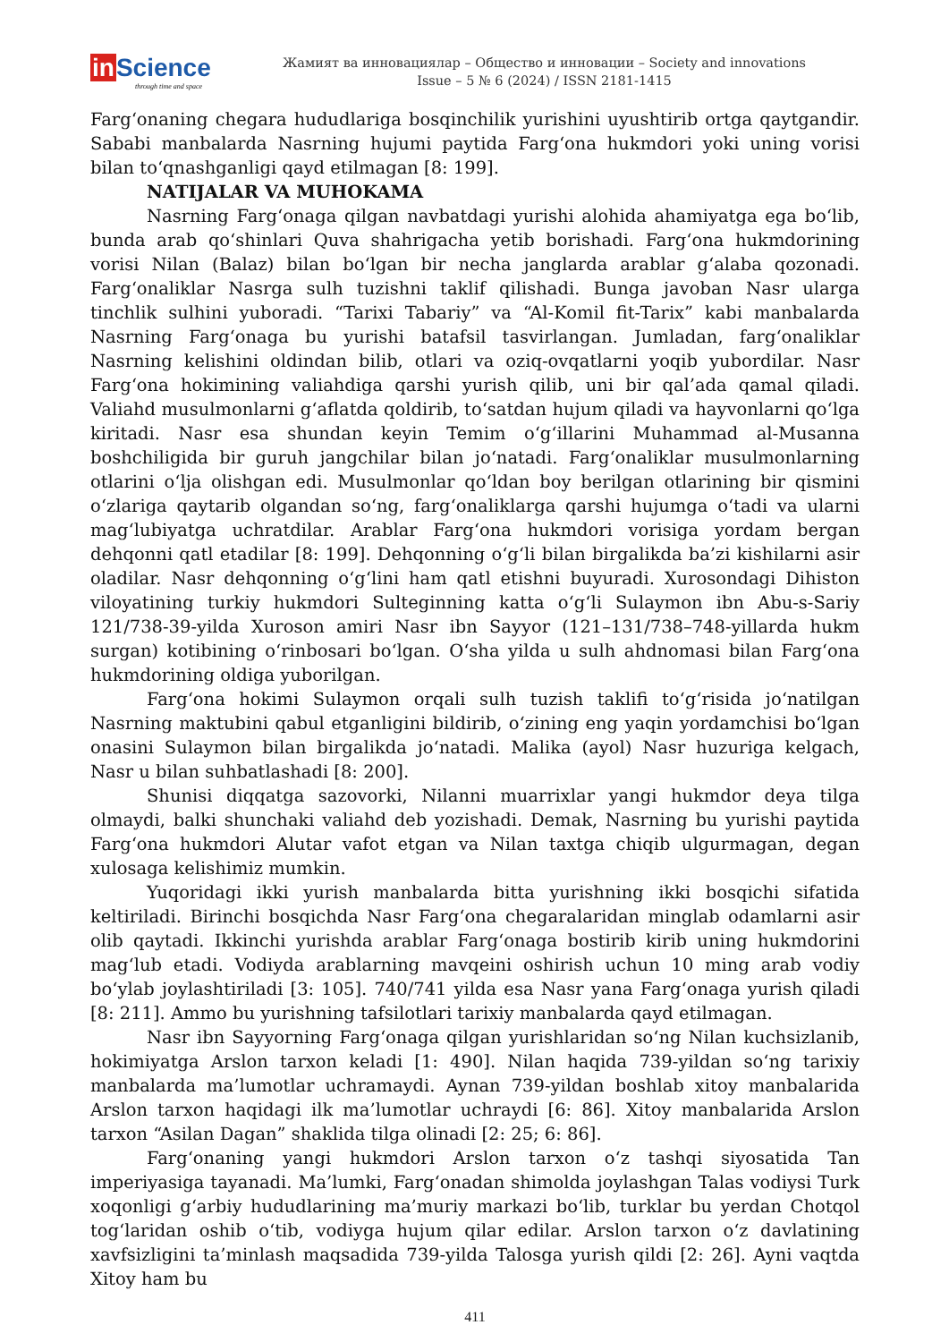in Science
through time and space
Жамият ва инновациялар – Общество и инновации – Society and innovations
Issue – 5 № 6 (2024) / ISSN 2181-1415
Farg‘onaning chegara hududlariga bosqinchilik yurishini uyushtirib ortga qaytgandir. Sababi manbalarda Nasrning hujumi paytida Farg‘ona hukmdori yoki uning vorisi bilan to‘qnashganligi qayd etilmagan [8: 199].
NATIJALAR VA MUHOKAMA
Nasrning Farg‘onaga qilgan navbatdagi yurishi alohida ahamiyatga ega bo‘lib, bunda arab qo‘shinlari Quva shahrigacha yetib borishadi. Farg‘ona hukmdorining vorisi Nilan (Balaz) bilan bo‘lgan bir necha janglarda arablar g‘alaba qozonadi. Farg‘onaliklar Nasrga sulh tuzishni taklif qilishadi. Bunga javoban Nasr ularga tinchlik sulhini yuboradi. “Tarixi Tabariy” va “Al-Komil fit-Tarix” kabi manbalarda Nasrning Farg‘onaga bu yurishi batafsil tasvirlangan. Jumladan, farg‘onaliklar Nasrning kelishini oldindan bilib, otlari va oziq-ovqatlarni yoqib yubordilar. Nasr Farg‘ona hokimining valiahdiga qarshi yurish qilib, uni bir qal’ada qamal qiladi. Valiahd musulmonlarni g‘aflatda qoldirib, to‘satdan hujum qiladi va hayvonlarni qo‘lga kiritadi. Nasr esa shundan keyin Temim o‘g‘illarini Muhammad al-Musanna boshchiligida bir guruh jangchilar bilan jo‘natadi. Farg‘onaliklar musulmonlarning otlarini o‘lja olishgan edi. Musulmonlar qo‘ldan boy berilgan otlarining bir qismini o‘zlariga qaytarib olgandan so‘ng, farg‘onaliklarga qarshi hujumga o‘tadi va ularni mag‘lubiyatga uchratdilar. Arablar Farg‘ona hukmdori vorisiga yordam bergan dehqonni qatl etadilar [8: 199]. Dehqonning o‘g‘li bilan birgalikda ba’zi kishilarni asir oladilar. Nasr dehqonning o‘g‘lini ham qatl etishni buyuradi. Xurosondagi Dihiston viloyatining turkiy hukmdori Sulteginning katta o‘g‘li Sulaymon ibn Abu-s-Sariy 121/738-39-yilda Xuroson amiri Nasr ibn Sayyor (121–131/738–748-yillarda hukm surgan) kotibining o‘rinbosari bo‘lgan. O‘sha yilda u sulh ahdnomasi bilan Farg‘ona hukmdorining oldiga yuborilgan.
Farg‘ona hokimi Sulaymon orqali sulh tuzish taklifi to‘g‘risida jo‘natilgan Nasrning maktubini qabul etganligini bildirib, o‘zining eng yaqin yordamchisi bo‘lgan onasini Sulaymon bilan birgalikda jo‘natadi. Malika (ayol) Nasr huzuriga kelgach, Nasr u bilan suhbatlashadi [8: 200].
Shunisi diqqatga sazovorki, Nilanni muarrixlar yangi hukmdor deya tilga olmaydi, balki shunchaki valiahd deb yozishadi. Demak, Nasrning bu yurishi paytida Farg‘ona hukmdori Alutar vafot etgan va Nilan taxtga chiqib ulgurmagan, degan xulosaga kelishimiz mumkin.
Yuqoridagi ikki yurish manbalarda bitta yurishning ikki bosqichi sifatida keltiriladi. Birinchi bosqichda Nasr Farg‘ona chegaralaridan minglab odamlarni asir olib qaytadi. Ikkinchi yurishda arablar Farg‘onaga bostirib kirib uning hukmdorini mag‘lub etadi. Vodiyda arablarning mavqeini oshirish uchun 10 ming arab vodiy bo‘ylab joylashtiriladi [3: 105]. 740/741 yilda esa Nasr yana Farg‘onaga yurish qiladi [8: 211]. Ammo bu yurishning tafsilotlari tarixiy manbalarda qayd etilmagan.
Nasr ibn Sayyorning Farg‘onaga qilgan yurishlaridan so‘ng Nilan kuchsizlanib, hokimiyatga Arslon tarxon keladi [1: 490]. Nilan haqida 739-yildan so‘ng tarixiy manbalarda ma’lumotlar uchramaydi. Aynan 739-yildan boshlab xitoy manbalarida Arslon tarxon haqidagi ilk ma’lumotlar uchraydi [6: 86]. Xitoy manbalarida Arslon tarxon “Asilan Dagan” shaklida tilga olinadi [2: 25; 6: 86].
Farg‘onaning yangi hukmdori Arslon tarxon o‘z tashqi siyosatida Tan imperiyasiga tayanadi. Ma’lumki, Farg‘onadan shimolda joylashgan Talas vodiysi Turk xoqonligi g‘arbiy hududlarining ma’muriy markazi bo‘lib, turklar bu yerdan Chotqol tog‘laridan oshib o‘tib, vodiyga hujum qilar edilar. Arslon tarxon o‘z davlatining xavfsizligini ta’minlash maqsadida 739-yilda Talosga yurish qildi [2: 26]. Ayni vaqtda Xitoy ham bu
411